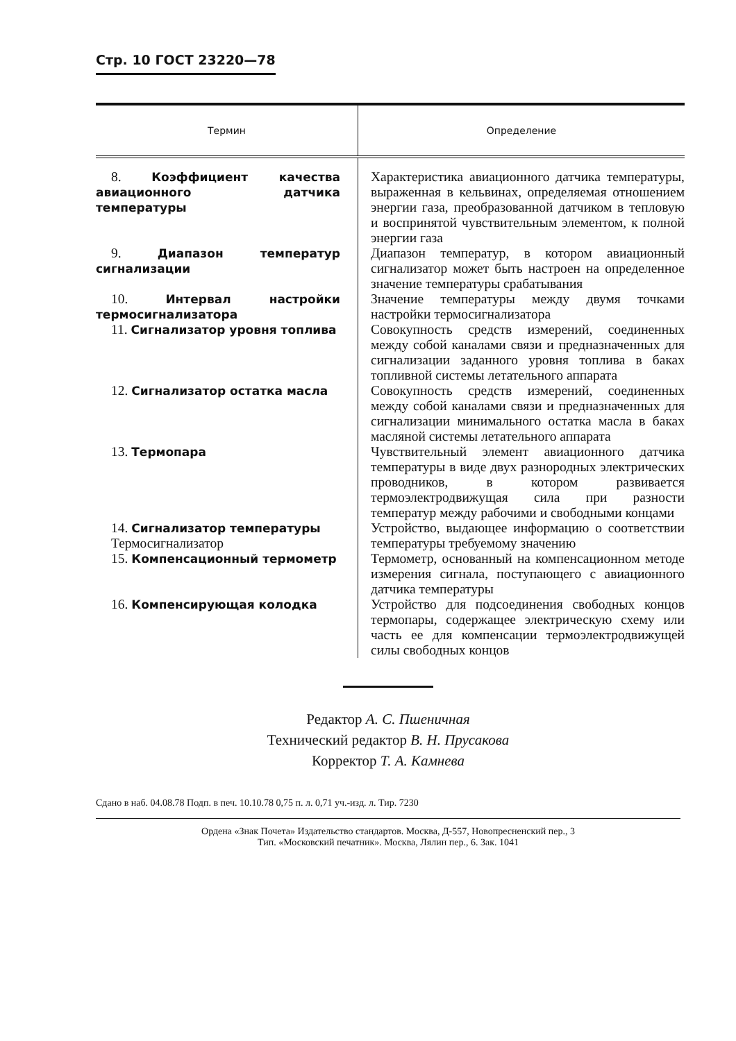Стр. 10 ГОСТ 23220—78
| Термин | Определение |
| --- | --- |
| 8. Коэффициент качества авиационного датчика температуры | Характеристика авиационного датчика температуры, выраженная в кельвинах, определяемая отношением энергии газа, преобразованной датчиком в тепловую и воспринятой чувствительным элементом, к полной энергии газа |
| 9. Диапазон температур сигнализации | Диапазон температур, в котором авиационный сигнализатор может быть настроен на определенное значение температуры срабатывания |
| 10. Интервал настройки термосигнализатора | Значение температуры между двумя точками настройки термосигнализатора |
| 11. Сигнализатор уровня топлива | Совокупность средств измерений, соединенных между собой каналами связи и предназначенных для сигнализации заданного уровня топлива в баках топливной системы летательного аппарата |
| 12. Сигнализатор остатка масла | Совокупность средств измерений, соединенных между собой каналами связи и предназначенных для сигнализации минимального остатка масла в баках масляной системы летательного аппарата |
| 13. Термопара | Чувствительный элемент авиационного датчика температуры в виде двух разнородных электрических проводников, в котором развивается термоэлектродвижущая сила при разности температур между рабочими и свободными концами |
| 14. Сигнализатор температуры Термосигнализатор | Устройство, выдающее информацию о соответствии температуры требуемому значению |
| 15. Компенсационный термометр | Термометр, основанный на компенсационном методе измерения сигнала, поступающего с авиационного датчика температуры |
| 16. Компенсирующая колодка | Устройство для подсоединения свободных концов термопары, содержащее электрическую схему или часть ее для компенсации термоэлектродвижущей силы свободных концов |
Редактор А. С. Пшеничная
Технический редактор В. Н. Прусакова
Корректор Т. А. Камнева
Сдано в наб. 04.08.78 Подп. в печ. 10.10.78 0,75 п. л. 0,71 уч.-изд. л. Тир. 7230
Ордена «Знак Почета» Издательство стандартов. Москва, Д-557, Новопресненский пер., 3
Тип. «Московский печатник». Москва, Лялин пер., 6. Зак. 1041